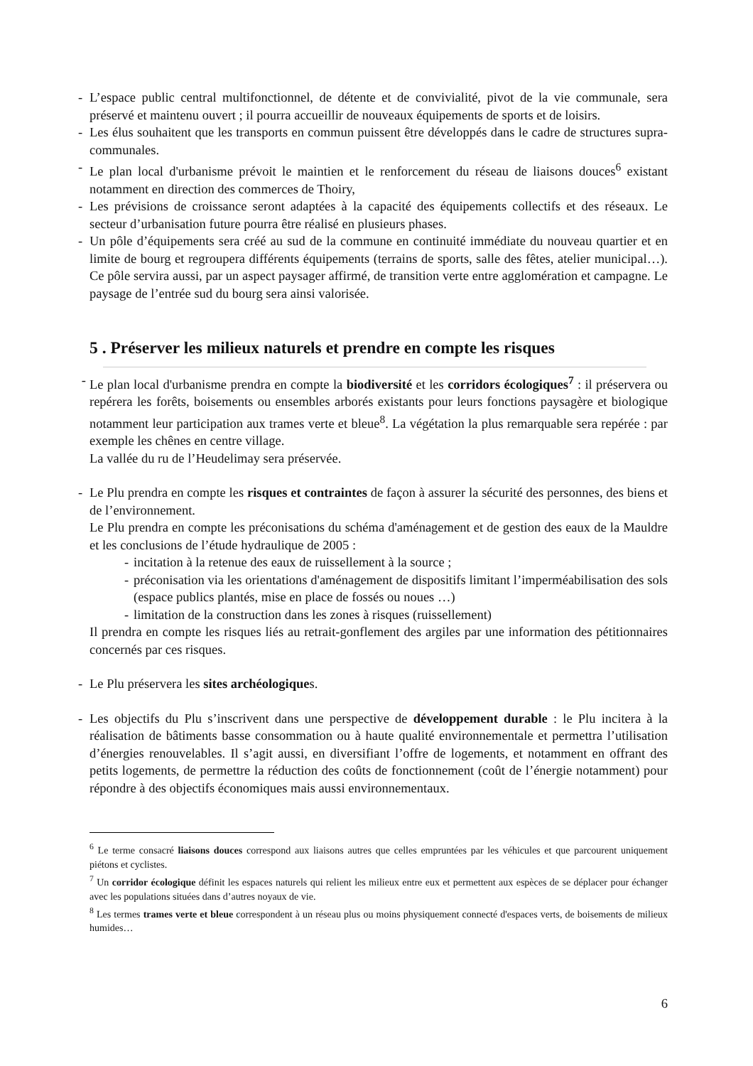- L’espace public central multifonctionnel, de détente et de convivialité, pivot de la vie communale, sera préservé et maintenu ouvert ; il pourra accueillir de nouveaux équipements de sports et de loisirs.
- Les élus souhaitent que les transports en commun puissent être développés dans le cadre de structures supra-communales.
- Le plan local d'urbanisme prévoit le maintien et le renforcement du réseau de liaisons douces<sup>6</sup> existant notamment en direction des commerces de Thoiry,
- Les prévisions de croissance seront adaptées à la capacité des équipements collectifs et des réseaux. Le secteur d’urbanisation future pourra être réalisé en plusieurs phases.
- Un pôle d’équipements sera créé au sud de la commune en continuité immédiate du nouveau quartier et en limite de bourg et regroupera différents équipements (terrains de sports, salle des fêtes, atelier municipal…). Ce pôle servira aussi, par un aspect paysager affirmé, de transition verte entre agglomération et campagne. Le paysage de l’entrée sud du bourg sera ainsi valorisée.
5 . Préserver les milieux naturels et prendre en compte les risques
- Le plan local d'urbanisme prendra en compte la biodiversité et les corridors écologiques<sup>7</sup> : il préservera ou repérera les forêts, boisements ou ensembles arborés existants pour leurs fonctions paysagère et biologique notamment leur participation aux trames verte et bleue<sup>8</sup>. La végétation la plus remarquable sera repérée : par exemple les chênes en centre village.
La vallée du ru de l’Heudelimay sera préservée.
- Le Plu prendra en compte les risques et contraintes de façon à assurer la sécurité des personnes, des biens et de l’environnement.
Le Plu prendra en compte les préconisations du schéma d'aménagement et de gestion des eaux de la Mauldre et les conclusions de l’étude hydraulique de 2005 :
- incitation à la retenue des eaux de ruissellement à la source ;
- préconisation via les orientations d'aménagement de dispositifs limitant l’imperméabilisation des sols (espace publics plantés, mise en place de fossés ou noues …)
- limitation de la construction dans les zones à risques (ruissellement)
Il prendra en compte les risques liés au retrait-gonflement des argiles par une information des pétitionnaires concernés par ces risques.
- Le Plu préservera les sites archéologiques.
- Les objectifs du Plu s’inscrivent dans une perspective de développement durable : le Plu incitera à la réalisation de bâtiments basse consommation ou à haute qualité environnementale et permettra l’utilisation d’énergies renouvelables. Il s’agit aussi, en diversifiant l’offre de logements, et notamment en offrant des petits logements, de permettre la réduction des coûts de fonctionnement (coût de l’énergie notamment) pour répondre à des objectifs économiques mais aussi environnementaux.
<sup>6</sup> Le terme consacré liaisons douces correspond aux liaisons autres que celles empruntées par les véhicules et que parcourent uniquement piétons et cyclistes.
<sup>7</sup> Un corridor écologique définit les espaces naturels qui relient les milieux entre eux et permettent aux espèces de se déplacer pour échanger avec les populations situées dans d’autres noyaux de vie.
<sup>8</sup> Les termes trames verte et bleue correspondent à un réseau plus ou moins physiquement connecté d'espaces verts, de boisements de milieux humides…
6